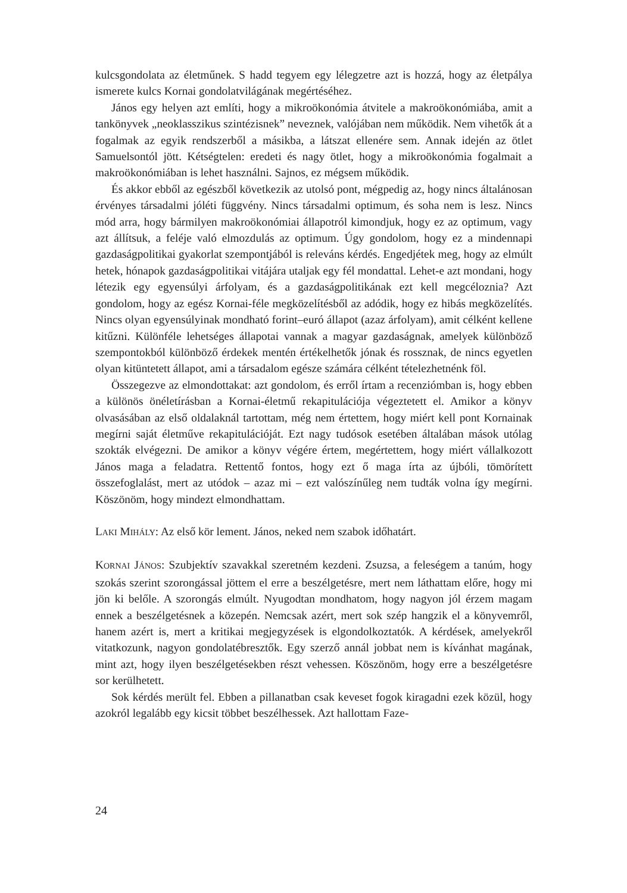kulcsgondolata az életműnek. S hadd tegyem egy lélegzetre azt is hozzá, hogy az életpálya ismerete kulcs Kornai gondolatvilágának megértéséhez.
János egy helyen azt említi, hogy a mikroökonómia átvitele a makroökonómiába, amit a tankönyvek „neoklasszikus szintézisnek” neveznek, valójában nem működik. Nem vihetők át a fogalmak az egyik rendszerből a másikba, a látszat ellenére sem. Annak idején az ötlet Samuelsontól jött. Kétségtelen: eredeti és nagy ötlet, hogy a mikroökonómia fogalmait a makroökonómiában is lehet használni. Sajnos, ez mégsem működik.
És akkor ebből az egészből következik az utolsó pont, mégpedig az, hogy nincs általánosan érvényes társadalmi jóléti függvény. Nincs társadalmi optimum, és soha nem is lesz. Nincs mód arra, hogy bármilyen makroökonómiai állapotról kimondjuk, hogy ez az optimum, vagy azt állítsuk, a feléje való elmozdulás az optimum. Úgy gondolom, hogy ez a mindennapi gazdaságpolitikai gyakorlat szempontjából is releváns kérdés. Engedjétek meg, hogy az elmúlt hetek, hónapok gazdaságpolitikai vitájára utaljak egy fél mondattal. Lehet-e azt mondani, hogy létezik egy egyensúlyi árfolyam, és a gazdaságpolitikának ezt kell megcéloznia? Azt gondolom, hogy az egész Kornai-féle megközelítésből az adódik, hogy ez hibás megközelítés. Nincs olyan egyensúlyinak mondható forint–euró állapot (azaz árfolyam), amit célként kellene kitűzni. Különféle lehetséges állapotai vannak a magyar gazdaságnak, amelyek különböző szempontokból különböző érdekek mentén értékelhetők jónak és rossznak, de nincs egyetlen olyan kitüntetett állapot, ami a társadalom egésze számára célként tételezhetnénk föl.
Összegezve az elmondottakat: azt gondolom, és erről írtam a recenziómban is, hogy ebben a különös önéletírásban a Kornai-életmű rekapitulációja végeztetett el. Amikor a könyv olvasásában az első oldalaknál tartottam, még nem értettem, hogy miért kell pont Kornainak megírni saját életműve rekapitulációját. Ezt nagy tudósok esetében általában mások utólag szokták elvégezni. De amikor a könyv végére értem, megértettem, hogy miért vállalkozott János maga a feladatra. Rettentő fontos, hogy ezt ő maga írta az újbóli, tömörített összefoglalást, mert az utódok – azaz mi – ezt valószínűleg nem tudták volna így megírni. Köszönöm, hogy mindezt elmondhattam.
LAKI MIHÁLY: Az első kör lement. János, neked nem szabok időhatárt.
KORNAI JÁNOS: Szubjektív szavakkal szeretném kezdeni. Zsuzsa, a feleségem a tanúm, hogy szokás szerint szorongással jöttem el erre a beszélgetésre, mert nem láthattam előre, hogy mi jön ki belőle. A szorongás elmúlt. Nyugodtan mondhatom, hogy nagyon jól érzem magam ennek a beszélgetésnek a közepén. Nemcsak azért, mert sok szép hangzik el a könyvemről, hanem azért is, mert a kritikai megjegyzések is elgondolkoztatók. A kérdések, amelyekről vitatkozunk, nagyon gondolatébresztők. Egy szerző annál jobbat nem is kívánhat magának, mint azt, hogy ilyen beszélgetésekben részt vehessen. Köszönöm, hogy erre a beszélgetésre sor kerülhetett.
Sok kérdés merült fel. Ebben a pillanatban csak keveset fogok kiragadni ezek közül, hogy azokról legalább egy kicsit többet beszélhessek. Azt hallottam Faze-
24